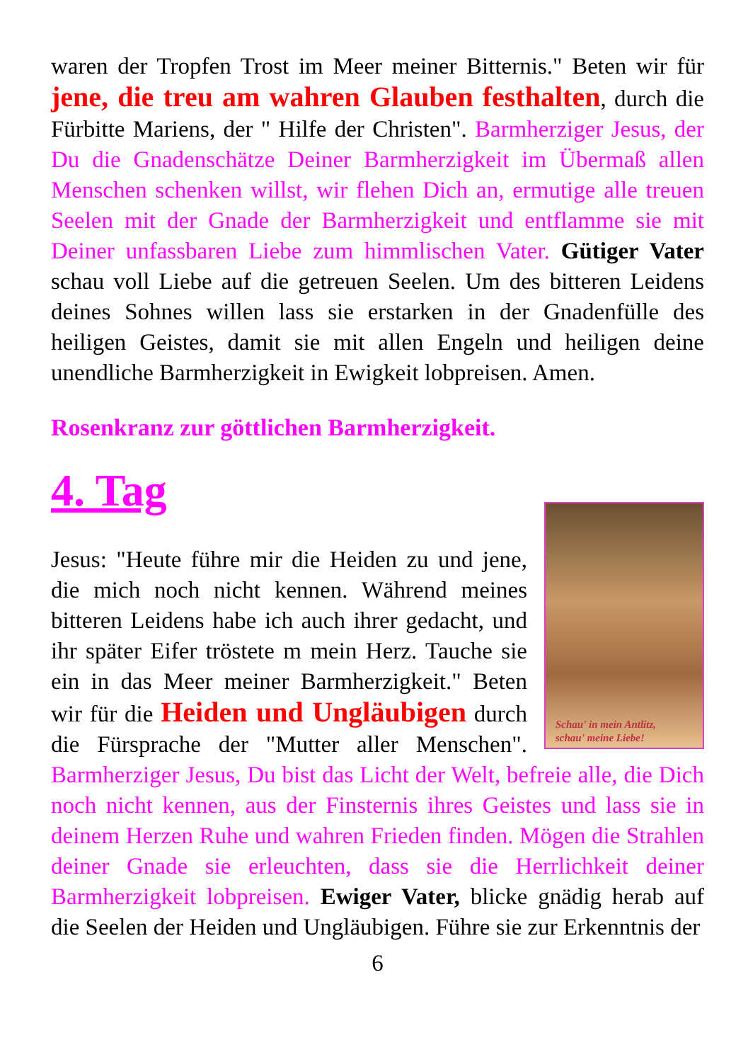waren der Tropfen Trost im Meer meiner Bitternis." Beten wir für jene, die treu am wahren Glauben festhalten, durch die Fürbitte Mariens, der " Hilfe der Christen". Barmherziger Jesus, der Du die Gnadenschätze Deiner Barmherzigkeit im Übermaß allen Menschen schenken willst, wir flehen Dich an, ermutige alle treuen Seelen mit der Gnade der Barmherzigkeit und entflamme sie mit Deiner unfassbaren Liebe zum himmlischen Vater. Gütiger Vater schau voll Liebe auf die getreuen Seelen. Um des bitteren Leidens deines Sohnes willen lass sie erstarken in der Gnadenfülle des heiligen Geistes, damit sie mit allen Engeln und heiligen deine unendliche Barmherzigkeit in Ewigkeit lobpreisen. Amen.
Rosenkranz zur göttlichen Barmherzigkeit.
4. Tag
Schau' in mein Antlitz,
schau' meine Liebe!
Jesus: "Heute führe mir die Heiden zu und jene, die mich noch nicht kennen. Während meines bitteren Leidens habe ich auch ihrer gedacht, und ihr später Eifer tröstete m mein Herz. Tauche sie ein in das Meer meiner Barmherzigkeit." Beten wir für die Heiden und Ungläubigen durch die Fürsprache der "Mutter aller Menschen". Barmherziger Jesus, Du bist das Licht der Welt, befreie alle, die Dich noch nicht kennen, aus der Finsternis ihres Geistes und lass sie in deinem Herzen Ruhe und wahren Frieden finden. Mögen die Strahlen deiner Gnade sie erleuchten, dass sie die Herrlichkeit deiner Barmherzigkeit lobpreisen. Ewiger Vater, blicke gnädig herab auf die Seelen der Heiden und Ungläubigen. Führe sie zur Erkenntnis der
6